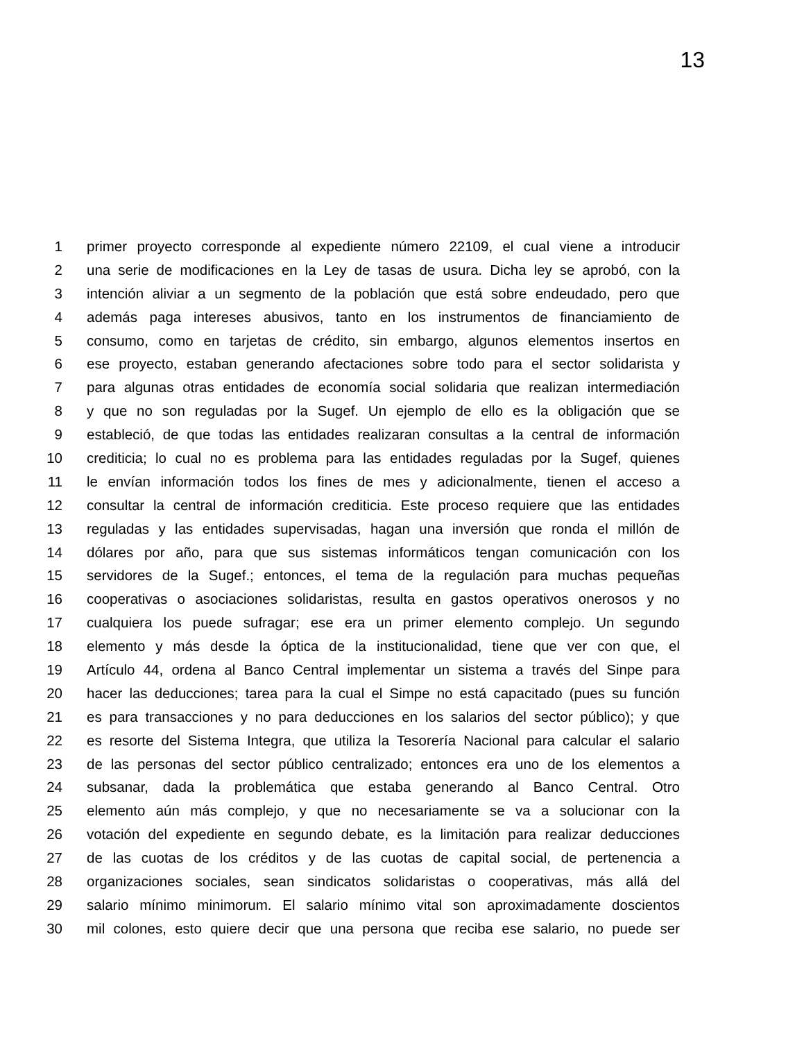13
1 primer proyecto corresponde al expediente número 22109, el cual viene a introducir
2 una serie de modificaciones en la Ley de tasas de usura. Dicha ley se aprobó, con la
3 intención aliviar a un segmento de la población que está sobre endeudado, pero que
4 además paga intereses abusivos, tanto en los instrumentos de financiamiento de
5 consumo, como en tarjetas de crédito, sin embargo, algunos elementos insertos en
6 ese proyecto, estaban generando afectaciones sobre todo para el sector solidarista y
7 para algunas otras entidades de economía social solidaria que realizan intermediación
8 y que no son reguladas por la Sugef. Un ejemplo de ello es la obligación que se
9 estableció, de que todas las entidades realizaran consultas a la central de información
10 crediticia; lo cual no es problema para las entidades reguladas por la Sugef, quienes
11 le envían información todos los fines de mes y adicionalmente, tienen el acceso a
12 consultar la central de información crediticia. Este proceso requiere que las entidades
13 reguladas y las entidades supervisadas, hagan una inversión que ronda el millón de
14 dólares por año, para que sus sistemas informáticos tengan comunicación con los
15 servidores de la Sugef.; entonces, el tema de la regulación para muchas pequeñas
16 cooperativas o asociaciones solidaristas, resulta en gastos operativos onerosos y no
17 cualquiera los puede sufragar; ese era un primer elemento complejo. Un segundo
18 elemento y más desde la óptica de la institucionalidad, tiene que ver con que, el
19 Artículo 44, ordena al Banco Central implementar un sistema a través del Sinpe para
20 hacer las deducciones; tarea para la cual el Simpe no está capacitado (pues su función
21 es para transacciones y no para deducciones en los salarios del sector público); y que
22 es resorte del Sistema Integra, que utiliza la Tesorería Nacional para calcular el salario
23 de las personas del sector público centralizado; entonces era uno de los elementos a
24 subsanar, dada la problemática que estaba generando al Banco Central. Otro
25 elemento aún más complejo, y que no necesariamente se va a solucionar con la
26 votación del expediente en segundo debate, es la limitación para realizar deducciones
27 de las cuotas de los créditos y de las cuotas de capital social, de pertenencia a
28 organizaciones sociales, sean sindicatos solidaristas o cooperativas, más allá del
29 salario mínimo minimorum. El salario mínimo vital son aproximadamente doscientos
30 mil colones, esto quiere decir que una persona que reciba ese salario, no puede ser